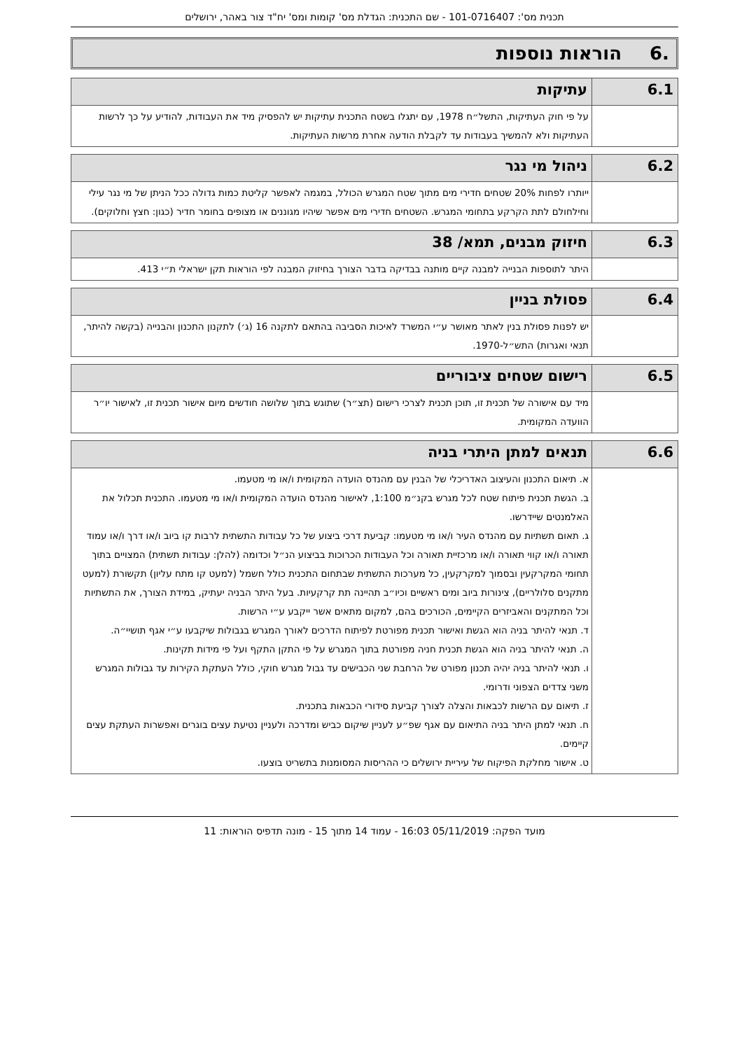תכנית מס': 101-0716407 - שם התכנית: הגדלת מס' קומות ומס' יח"ד צור באהר, ירושלים
.6 הוראות נוספות
| 6.1 | עתיקות |
| --- | --- |
| | על פי חוק העתיקות, התשל״ח 1978, עם יתגלו בשטח התכנית עתיקות יש להפסיק מיד את העבודות, להודיע על כך לרשות העתיקות ולא להמשיך בעבודות עד לקבלת הודעה אחרת מרשות העתיקות. |
| 6.2 | ניהול מי נגר |
| --- | --- |
| | ייותרו לפחות 20% שטחים חדירי מים מתוך שטח המגרש הכולל, במגמה לאפשר קליטת כמות גדולה ככל הניתן של מי נגר עילי וחילחולם לתת הקרקע בתחומי המגרש. השטחים חדירי מים אפשר שיהיו מגוננים או מצופים בחומר חדיר (כגון: חצץ וחלוקים). |
| 6.3 | חיזוק מבנים, תמא/ 38 |
| --- | --- |
| | היתר לתוספות הבנייה למבנה קיים מותנה בבדיקה בדבר הצורך בחיזוק המבנה לפי הוראות תקן ישראלי ת״י 413. |
| 6.4 | פסולת בניין |
| --- | --- |
| | יש לפנות פסולת בנין לאתר מאושר ע״י המשרד לאיכות הסביבה בהתאם לתקנה 16 (ג׳) לתקנון התכנון והבנייה (בקשה להיתר, תנאי ואגרות) התש״ל-1970. |
| 6.5 | רישום שטחים ציבוריים |
| --- | --- |
| | מיד עם אישורה של תכנית זו, תוכן תכנית לצרכי רישום (תצ״ר) שתוגש בתוך שלושה חודשים מיום אישור תכנית זו, לאישור יו״ר הוועדה המקומית. |
| 6.6 | תנאים למתן היתרי בניה |
| --- | --- |
| | א. תיאום התכנון והעיצוב האדריכלי של הבנין עם מהנדס הועדה המקומית ו/או מי מטעמו. ב. הגשת תכנית פיתוח שטח לכל מגרש בקנ״מ 1:100, לאישור מהנדס הועדה המקומית ו/או מי מטעמו. התכנית תכלול את האלמנטים שיידרשו. ג. תאום תשתיות עם מהנדס העיר ו/או מי מטעמו: קביעת דרכי ביצוע של כל עבודות התשתית לרבות קו ביוב ו/או דרך ו/או עמוד תאורה ו/או קווי תאורה ו/או מרכזיית תאורה וכל העבודות הכרוכות בביצוע הנ״ל וכדומה (להלן: עבודות תשתית) המצויים בתוך תחומי המקרקעין ובסמוך למקרקעין, כל מערכות התשתית שבתחום התכנית כולל חשמל (למעט קו מתח עליון) תקשורת (למעט מתקנים סלולריים), צינורות ביוב ומים ראשיים וכיו״ב תהיינה תת קרקעיות. בעל היתר הבניה יעתיק, במידת הצורך, את התשתיות וכל המתקנים והאביזרים הקיימים, הכורכים בהם, למקום מתאים אשר ייקבע ע״י הרשות. ד. תנאי להיתר בניה הוא הגשת ואישור תכנית מפורטת לפיתוח הדרכים לאורך המגרש בגבולות שיקבעו ע״י אגף תושיי״ה. ה. תנאי להיתר בניה הוא הגשת תכנית חניה מפורטת בתוך המגרש על פי התקן התקף ועל פי מידות תקינות. ו. תנאי להיתר בניה יהיה תכנון מפורט של הרחבת שני הכבישים עד גבול מגרש חוקי, כולל העתקת הקירות עד גבולות המגרש משני צדדים הצפוני ודרומי. ז. תיאום עם הרשות לכבאות והצלה לצורך קביעת סידורי הכבאות בתכנית. ח. תנאי למתן היתר בניה התיאום עם אגף שפ״ע לעניין שיקום כביש ומדרכה ולעניין נטיעת עצים בוגרים ואפשרות העתקת עצים קיימים. ט. אישור מחלקת הפיקוח של עיריית ירושלים כי ההריסות המסומנות בתשריט בוצעו. |
מועד הפקה: 05/11/2019 16:03 - עמוד 14 מתוך 15 - מונה תדפיס הוראות: 11